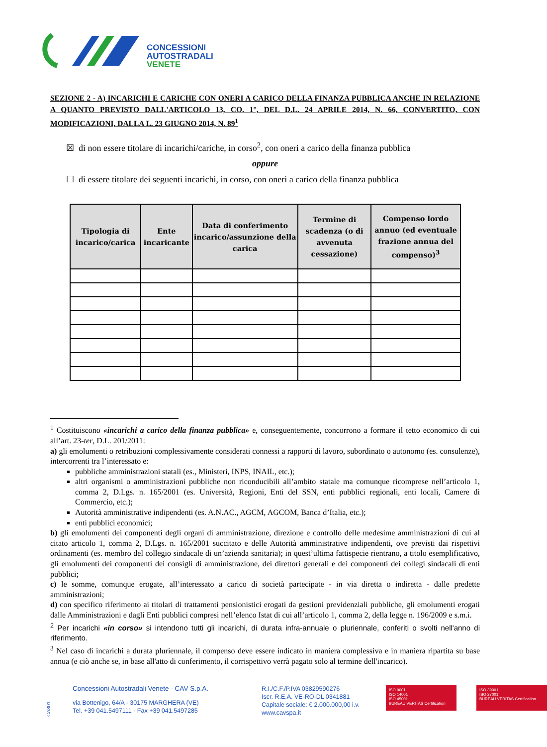CONCESSIONI
AUTOSTRADALI
VENETE
SEZIONE 2 - A) INCARICHI E CARICHE CON ONERI A CARICO DELLA FINANZA PUBBLICA ANCHE IN RELAZIONE A QUANTO PREVISTO DALL'ARTICOLO 13, CO. 1°, DEL D.L. 24 APRILE 2014, N. 66, CONVERTITO, CON MODIFICAZIONI, DALLA L. 23 GIUGNO 2014, N. 89<sup>1</sup>
☒ di non essere titolare di incarichi/cariche, in corso<sup>2</sup>, con oneri a carico della finanza pubblica
oppure
☐ di essere titolare dei seguenti incarichi, in corso, con oneri a carico della finanza pubblica
| Tipologia di incarico/carica | Ente incaricante | Data di conferimento incarico/assunzione della carica | Termine di scadenza (o di avvenuta cessazione) | Compenso lordo annuo (ed eventuale frazione annua del compenso)<sup>3</sup> |
| --- | --- | --- | --- | --- |
<sup>1</sup> Costituiscono «incarichi a carico della finanza pubblica» e, conseguentemente, concorrono a formare il tetto economico di cui all’art. 23-ter, D.L. 201/2011:
a) gli emolumenti o retribuzioni complessivamente considerati connessi a rapporti di lavoro, subordinato o autonomo (es. consulenze), intercorrenti tra l’interessato e:
pubbliche amministrazioni statali (es., Ministeri, INPS, INAIL, etc.);
altri organismi o amministrazioni pubbliche non riconducibili all’ambito statale ma comunque ricomprese nell’articolo 1, comma 2, D.Lgs. n. 165/2001 (es. Università, Regioni, Enti del SSN, enti pubblici regionali, enti locali, Camere di Commercio, etc.);
Autorità amministrative indipendenti (es. A.N.AC., AGCM, AGCOM, Banca d’Italia, etc.);
enti pubblici economici;
b) gli emolumenti dei componenti degli organi di amministrazione, direzione e controllo delle medesime amministrazioni di cui al citato articolo 1, comma 2, D.Lgs. n. 165/2001 succitato e delle Autorità amministrative indipendenti, ove previsti dai rispettivi ordinamenti (es. membro del collegio sindacale di un’azienda sanitaria); in quest’ultima fattispecie rientrano, a titolo esemplificativo, gli emolumenti dei componenti dei consigli di amministrazione, dei direttori generali e dei componenti dei collegi sindacali di enti pubblici;
c) le somme, comunque erogate, all’interessato a carico di società partecipate - in via diretta o indiretta - dalle predette amministrazioni;
d) con specifico riferimento ai titolari di trattamenti pensionistici erogati da gestioni previdenziali pubbliche, gli emolumenti erogati dalle Amministrazioni e dagli Enti pubblici compresi nell’elenco Istat di cui all’articolo 1, comma 2, della legge n. 196/2009 e s.m.i.
<sup>2</sup> Per incarichi «in corso» si intendono tutti gli incarichi, di durata infra-annuale o pluriennale, conferiti o svolti nell'anno di riferimento.
<sup>3</sup> Nel caso di incarichi a durata pluriennale, il compenso deve essere indicato in maniera complessiva e in maniera ripartita su base annua (e ciò anche se, in base all'atto di conferimento, il corrispettivo verrà pagato solo al termine dell'incarico).
CA301
Concessioni Autostradali Venete - CAV S.p.A.
via Bottenigo, 64/A - 30175 MARGHERA (VE)
Tel. +39 041.5497111 - Fax +39 041.5497285
R.I./C.F./P.IVA 03829590276
Iscr. R.E.A. VE-RO-DL 0341881
Capitale sociale: € 2.000.000,00 i.v.
www.cavspa.it
ISO 9001
ISO 14001
ISO 45001
BUREAU VERITAS Certification
ISO 39001
ISO 27001
BUREAU VERITAS Certification